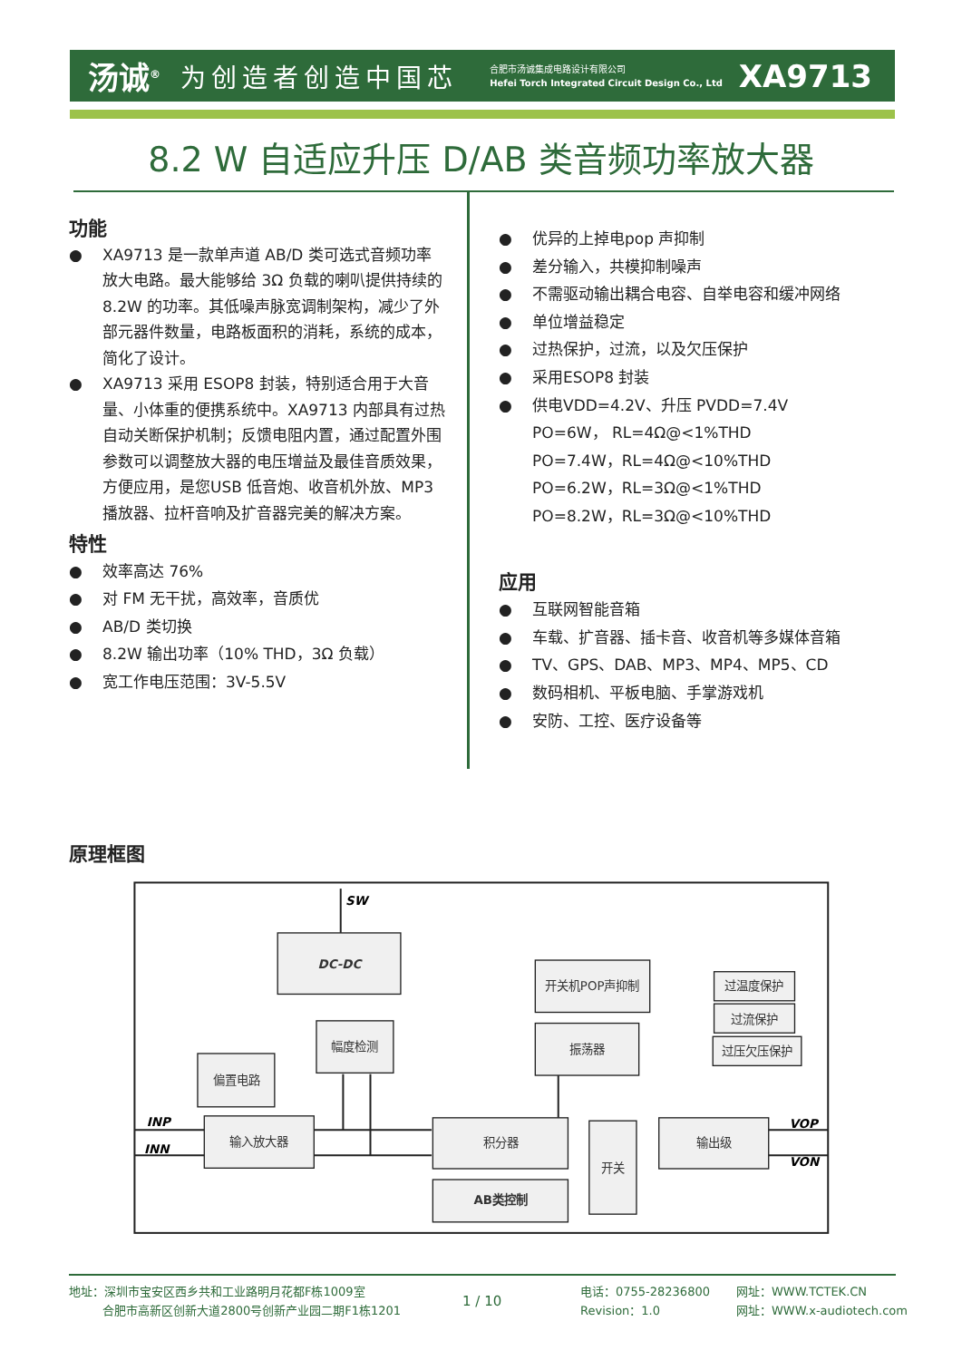汤诚<sup>®</sup> 为创造者创造中国芯 合肥市汤诚集成电路设计有限公司
Hefei Torch Integrated Circuit Design Co., Ltd XA9713
8.2 W 自适应升压 D/AB 类音频功率放大器
功能
● XA9713 是一款单声道 AB/D 类可选式音频功率放大电路。最大能够给 3Ω 负载的喇叭提供持续的8.2W 的功率。其低噪声脉宽调制架构，减少了外部元器件数量，电路板面积的消耗，系统的成本，简化了设计。
● XA9713 采用 ESOP8 封装，特别适合用于大音量、小体重的便携系统中。XA9713 内部具有过热自动关断保护机制；反馈电阻内置，通过配置外围参数可以调整放大器的电压增益及最佳音质效果，方便应用，是您USB 低音炮、收音机外放、MP3 播放器、拉杆音响及扩音器完美的解决方案。
特性
● 效率高达 76%
● 对 FM 无干扰，高效率，音质优
● AB/D 类切换
● 8.2W 输出功率（10% THD，3Ω 负载）
● 宽工作电压范围：3V-5.5V
● 优异的上掉电pop 声抑制
● 差分输入，共模抑制噪声
● 不需驱动输出耦合电容、自举电容和缓冲网络
● 单位增益稳定
● 过热保护，过流，以及欠压保护
● 采用ESOP8 封装
● 供电VDD=4.2V、升压 PVDD=7.4V
PO=6W， RL=4Ω@<1%THD
PO=7.4W，RL=4Ω@<10%THD
PO=6.2W，RL=3Ω@<1%THD
PO=8.2W，RL=3Ω@<10%THD
应用
● 互联网智能音箱
● 车载、扩音器、插卡音、收音机等多媒体音箱
● TV、GPS、DAB、MP3、MP4、MP5、CD
● 数码相机、平板电脑、手掌游戏机
● 安防、工控、医疗设备等
原理框图
DC-DC
幅度检测
偏置电路
输入放大器
开关机POP声抑制
振荡器
过温度保护
过流保护
过压欠压保护
积分器
AB类控制
开关
输出级
SW
INP
INN
VOP
VON
地址：深圳市宝安区西乡共和工业路明月花都F栋1009室
合肥市高新区创新大道2800号创新产业园二期F1栋1201
1 / 10
电话：0755-28236800
Revision：1.0
网址：WWW.TCTEK.CN
网址：WWW.x-audiotech.com